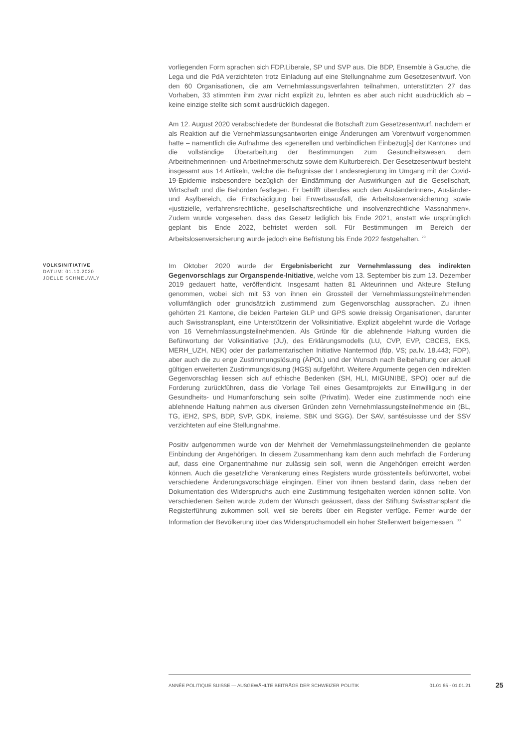vorliegenden Form sprachen sich FDP.Liberale, SP und SVP aus. Die BDP, Ensemble à Gauche, die Lega und die PdA verzichteten trotz Einladung auf eine Stellungnahme zum Gesetzesentwurf. Von den 60 Organisationen, die am Vernehmlassungsverfahren teilnahmen, unterstützten 27 das Vorhaben, 33 stimmten ihm zwar nicht explizit zu, lehnten es aber auch nicht ausdrücklich ab – keine einzige stellte sich somit ausdrücklich dagegen.
Am 12. August 2020 verabschiedete der Bundesrat die Botschaft zum Gesetzesentwurf, nachdem er als Reaktion auf die Vernehmlassungsantworten einige Änderungen am Vorentwurf vorgenommen hatte – namentlich die Aufnahme des «generellen und verbindlichen Einbezug[s] der Kantone» und die vollständige Überarbeitung der Bestimmungen zum Gesundheitswesen, dem Arbeitnehmerinnen- und Arbeitnehmerschutz sowie dem Kulturbereich. Der Gesetzesentwurf besteht insgesamt aus 14 Artikeln, welche die Befugnisse der Landesregierung im Umgang mit der Covid-19-Epidemie insbesondere bezüglich der Eindämmung der Auswirkungen auf die Gesellschaft, Wirtschaft und die Behörden festlegen. Er betrifft überdies auch den Ausländerinnen-, Ausländer- und Asylbereich, die Entschädigung bei Erwerbsausfall, die Arbeitslosenversicherung sowie «justizielle, verfahrensrechtliche, gesellschaftsrechtliche und insolvenzrechtliche Massnahmen». Zudem wurde vorgesehen, dass das Gesetz lediglich bis Ende 2021, anstatt wie ursprünglich geplant bis Ende 2022, befristet werden soll. Für Bestimmungen im Bereich der Arbeitslosenversicherung wurde jedoch eine Befristung bis Ende 2022 festgehalten. <sup>29</sup>
VOLKSINITIATIVE
DATUM: 01.10.2020
JOËLLE SCHNEUWLY
Im Oktober 2020 wurde der Ergebnisbericht zur Vernehmlassung des indirekten Gegenvorschlags zur Organspende-Initiative, welche vom 13. September bis zum 13. Dezember 2019 gedauert hatte, veröffentlicht. Insgesamt hatten 81 Akteurinnen und Akteure Stellung genommen, wobei sich mit 53 von ihnen ein Grossteil der Vernehmlassungsteilnehmenden vollumfänglich oder grundsätzlich zustimmend zum Gegenvorschlag aussprachen. Zu ihnen gehörten 21 Kantone, die beiden Parteien GLP und GPS sowie dreissig Organisationen, darunter auch Swisstransplant, eine Unterstützerin der Volksinitiative. Explizit abgelehnt wurde die Vorlage von 16 Vernehmlassungsteilnehmenden. Als Gründe für die ablehnende Haltung wurden die Befürwortung der Volksinitiative (JU), des Erklärungsmodells (LU, CVP, EVP, CBCES, EKS, MERH_UZH, NEK) oder der parlamentarischen Initiative Nantermod (fdp, VS; pa.Iv. 18.443; FDP), aber auch die zu enge Zustimmungslösung (ÄPOL) und der Wunsch nach Beibehaltung der aktuell gültigen erweiterten Zustimmungslösung (HGS) aufgeführt. Weitere Argumente gegen den indirekten Gegenvorschlag liessen sich auf ethische Bedenken (SH, HLI, MIGUNIBE, SPO) oder auf die Forderung zurückführen, dass die Vorlage Teil eines Gesamtprojekts zur Einwilligung in der Gesundheits- und Humanforschung sein sollte (Privatim). Weder eine zustimmende noch eine ablehnende Haltung nahmen aus diversen Gründen zehn Vernehmlassungsteilnehmende ein (BL, TG, iEH2, SPS, BDP, SVP, GDK, insieme, SBK und SGG). Der SAV, santésuissse und der SSV verzichteten auf eine Stellungnahme.
Positiv aufgenommen wurde von der Mehrheit der Vernehmlassungsteilnehmenden die geplante Einbindung der Angehörigen. In diesem Zusammenhang kam denn auch mehrfach die Forderung auf, dass eine Organentnahme nur zulässig sein soll, wenn die Angehörigen erreicht werden können. Auch die gesetzliche Verankerung eines Registers wurde grösstenteils befürwortet, wobei verschiedene Änderungsvorschläge eingingen. Einer von ihnen bestand darin, dass neben der Dokumentation des Widerspruchs auch eine Zustimmung festgehalten werden können sollte. Von verschiedenen Seiten wurde zudem der Wunsch geäussert, dass der Stiftung Swisstransplant die Registerführung zukommen soll, weil sie bereits über ein Register verfüge. Ferner wurde der Information der Bevölkerung über das Widerspruchsmodell ein hoher Stellenwert beigemessen. <sup>30</sup>
ANNÉE POLITIQUE SUISSE — AUSGEWÄHLTE BEITRÄGE DER SCHWEIZER POLITIK 01.01.65 - 01.01.21
25